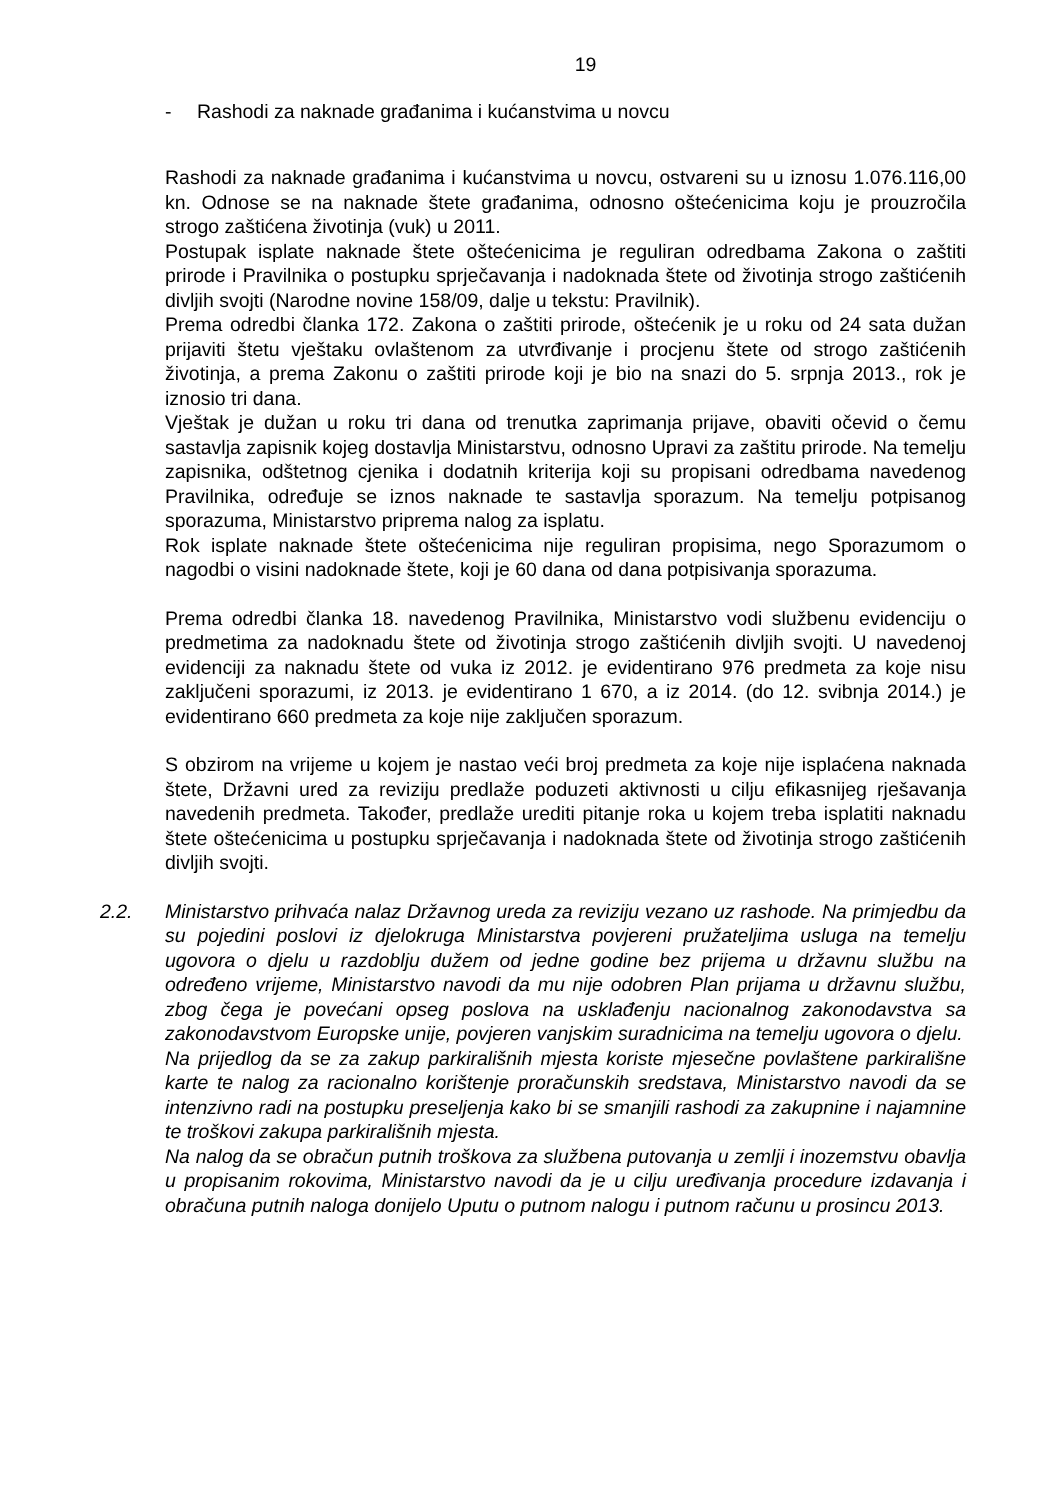19
- Rashodi za naknade građanima i kućanstvima u novcu
Rashodi za naknade građanima i kućanstvima u novcu, ostvareni su u iznosu 1.076.116,00 kn. Odnose se na naknade štete građanima, odnosno oštećenicima koju je prouzročila strogo zaštićena životinja (vuk) u 2011.
Postupak isplate naknade štete oštećenicima je reguliran odredbama Zakona o zaštiti prirode i Pravilnika o postupku sprječavanja i nadoknada štete od životinja strogo zaštićenih divljih svojti (Narodne novine 158/09, dalje u tekstu: Pravilnik).
Prema odredbi članka 172. Zakona o zaštiti prirode, oštećenik je u roku od 24 sata dužan prijaviti štetu vještaku ovlaštenom za utvrđivanje i procjenu štete od strogo zaštićenih životinja, a prema Zakonu o zaštiti prirode koji je bio na snazi do 5. srpnja 2013., rok je iznosio tri dana.
Vještak je dužan u roku tri dana od trenutka zaprimanja prijave, obaviti očevid o čemu sastavlja zapisnik kojeg dostavlja Ministarstvu, odnosno Upravi za zaštitu prirode. Na temelju zapisnika, odštetnog cjenika i dodatnih kriterija koji su propisani odredbama navedenog Pravilnika, određuje se iznos naknade te sastavlja sporazum. Na temelju potpisanog sporazuma, Ministarstvo priprema nalog za isplatu.
Rok isplate naknade štete oštećenicima nije reguliran propisima, nego Sporazumom o nagodbi o visini nadoknade štete, koji je 60 dana od dana potpisivanja sporazuma.
Prema odredbi članka 18. navedenog Pravilnika, Ministarstvo vodi službenu evidenciju o predmetima za nadoknadu štete od životinja strogo zaštićenih divljih svojti. U navedenoj evidenciji za naknadu štete od vuka iz 2012. je evidentirano 976 predmeta za koje nisu zaključeni sporazumi, iz 2013. je evidentirano 1 670, a iz 2014. (do 12. svibnja 2014.) je evidentirano 660 predmeta za koje nije zaključen sporazum.
S obzirom na vrijeme u kojem je nastao veći broj predmeta za koje nije isplaćena naknada štete, Državni ured za reviziju predlaže poduzeti aktivnosti u cilju efikasnijeg rješavanja navedenih predmeta. Također, predlaže urediti pitanje roka u kojem treba isplatiti naknadu štete oštećenicima u postupku sprječavanja i nadoknada štete od životinja strogo zaštićenih divljih svojti.
2.2. Ministarstvo prihvaća nalaz Državnog ureda za reviziju vezano uz rashode. Na primjedbu da su pojedini poslovi iz djelokruga Ministarstva povjereni pružateljima usluga na temelju ugovora o djelu u razdoblju dužem od jedne godine bez prijema u državnu službu na određeno vrijeme, Ministarstvo navodi da mu nije odobren Plan prijama u državnu službu, zbog čega je povećani opseg poslova na usklađenju nacionalnog zakonodavstva sa zakonodavstvom Europske unije, povjeren vanjskim suradnicima na temelju ugovora o djelu.
Na prijedlog da se za zakup parkirališnih mjesta koriste mjesečne povlaštene parkirališne karte te nalog za racionalno korištenje proračunskih sredstava, Ministarstvo navodi da se intenzivno radi na postupku preseljenja kako bi se smanjili rashodi za zakupnine i najamnine te troškovi zakupa parkirališnih mjesta.
Na nalog da se obračun putnih troškova za službena putovanja u zemlji i inozemstvu obavlja u propisanim rokovima, Ministarstvo navodi da je u cilju uređivanja procedure izdavanja i obračuna putnih naloga donijelo Uputu o putnom nalogu i putnom računu u prosincu 2013.